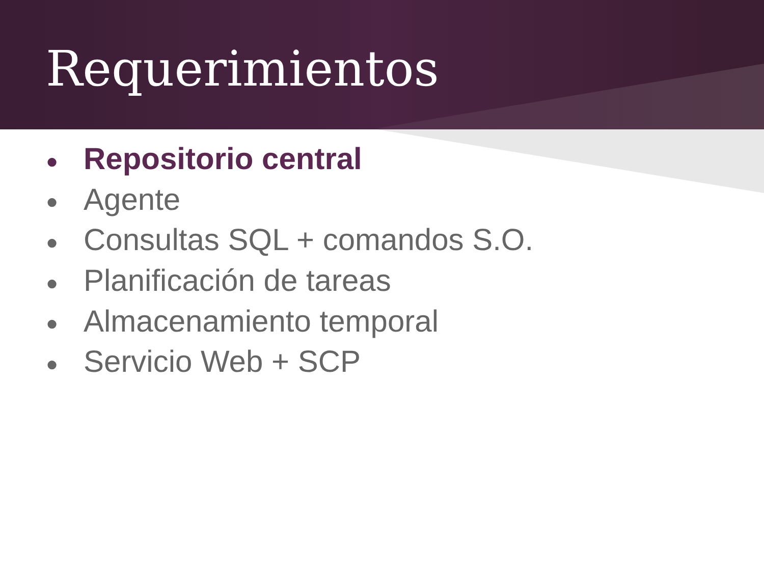Requerimientos
● Repositorio central
● Agente
● Consultas SQL + comandos S.O.
● Planificación de tareas
● Almacenamiento temporal
● Servicio Web + SCP